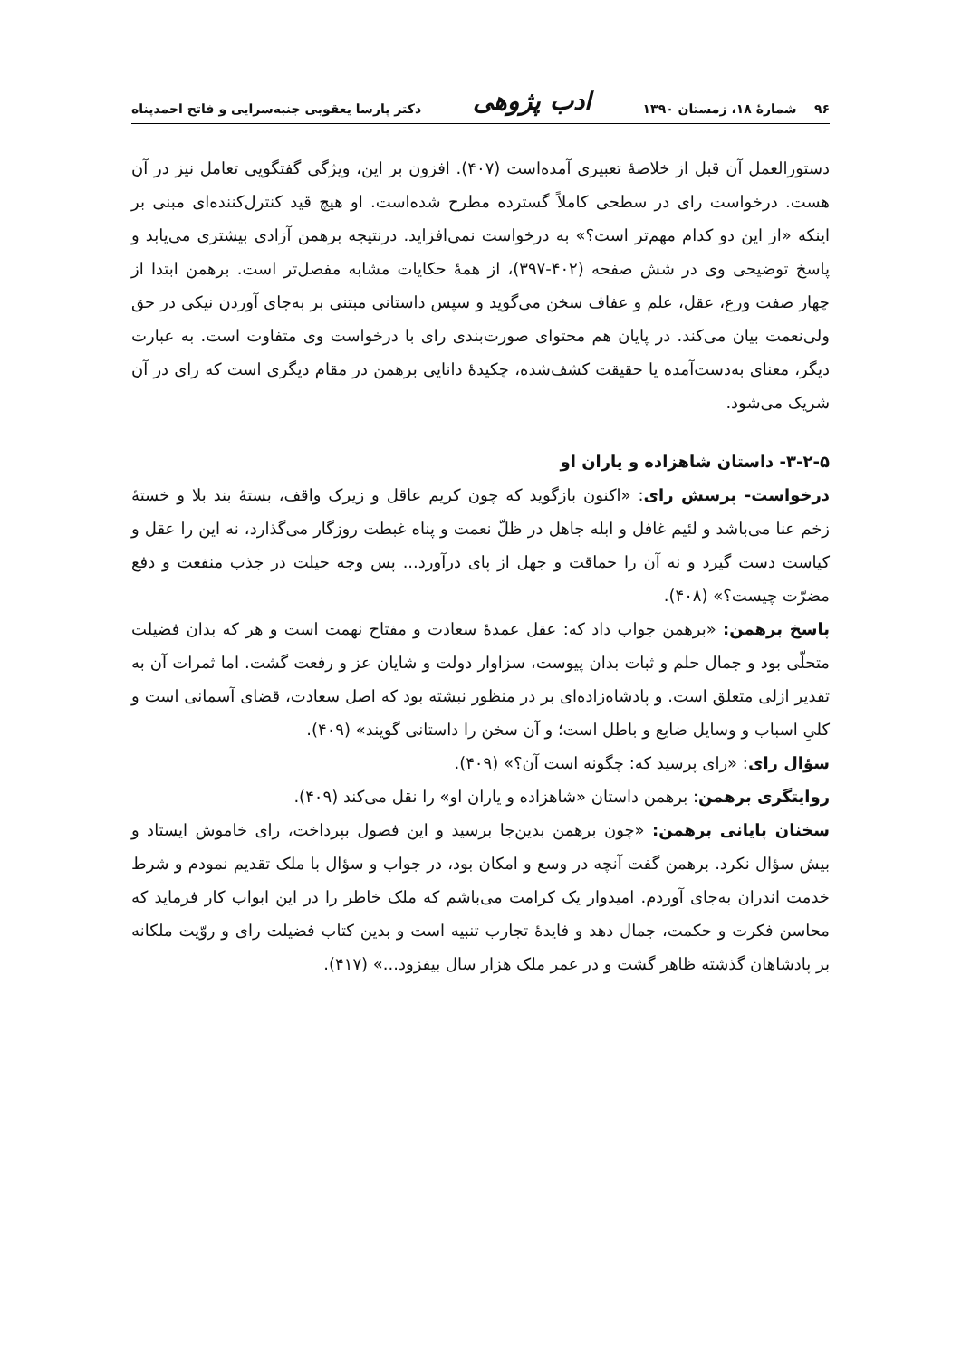۹۶ شمارهٔ ۱۸، زمستان ۱۳۹۰ ادب پژوهی دکتر پارسا یعقوبی جنبه‌سرایی و فاتح احمدپناه
دستورالعمل آن قبل از خلاصهٔ تعبیری آمده‌است (۴۰۷). افزون بر این، ویژگی گفتگویی تعامل نیز در آن هست. درخواست رای در سطحی کاملاً گسترده مطرح شده‌است. او هیچ قید کنترل‌کننده‌ای مبنی بر اینکه «از این دو کدام مهم‌تر است؟» به درخواست نمی‌افزاید. درنتیجه برهمن آزادی بیشتری می‌یابد و پاسخ توضیحی وی در شش صفحه (۴۰۲-۳۹۷)، از همهٔ حکایات مشابه مفصل‌تر است. برهمن ابتدا از چهار صفت ورع، عقل، علم و عفاف سخن می‌گوید و سپس داستانی مبتنی بر به‌جای آوردن نیکی در حق ولی‌نعمت بیان می‌کند. در پایان هم محتوای صورت‌بندی رای با درخواست وی متفاوت است. به عبارت دیگر، معنای به‌دست‌آمده یا حقیقت کشف‌شده، چکیدهٔ دانایی برهمن در مقام دیگری است که رای در آن شریک می‌شود.
۳-۲-۵- داستان شاهزاده و یاران او
درخواست- پرسش رای: «اکنون بازگوید که چون کریم عاقل و زیرک واقف، بستهٔ بند بلا و خستهٔ زخم عنا می‌باشد و لئیم غافل و ابله جاهل در ظلّ نعمت و پناه غبطت روزگار می‌گذارد، نه این را عقل و کیاست دست گیرد و نه آن را حماقت و جهل از پای درآورد... پس وجه حیلت در جذب منفعت و دفع مضرّت چیست؟» (۴۰۸).
پاسخ برهمن: «برهمن جواب داد که: عقل عمدهٔ سعادت و مفتاح نهمت است و هر که بدان فضیلت متحلّی بود و جمال حلم و ثبات بدان پیوست، سزاوار دولت و شایان عز و رفعت گشت. اما ثمرات آن به تقدیر ازلی متعلق است. و پادشاه‌زاده‌ای بر در منظور نبشته بود که اصل سعادت، قضای آسمانی است و کلیِ اسباب و وسایل ضایع و باطل است؛ و آن سخن را داستانی گویند» (۴۰۹).
سؤال رای: «رای پرسید که: چگونه است آن؟» (۴۰۹).
روایتگری برهمن: برهمن داستان «شاهزاده و یاران او» را نقل می‌کند (۴۰۹).
سخنان پایانی برهمن: «چون برهمن بدین‌جا برسید و این فصول بپرداخت، رای خاموش ایستاد و بیش سؤال نکرد. برهمن گفت آنچه در وسع و امکان بود، در جواب و سؤال با ملک تقدیم نمودم و شرط خدمت اندران به‌جای آوردم. امیدوار یک کرامت می‌باشم که ملک خاطر را در این ابواب کار فرماید که محاسن فکرت و حکمت، جمال دهد و فایدهٔ تجارب تنبیه است و بدین کتاب فضیلت رای و روّیت ملکانه بر پادشاهان گذشته ظاهر گشت و در عمر ملک هزار سال بیفزود...» (۴۱۷).